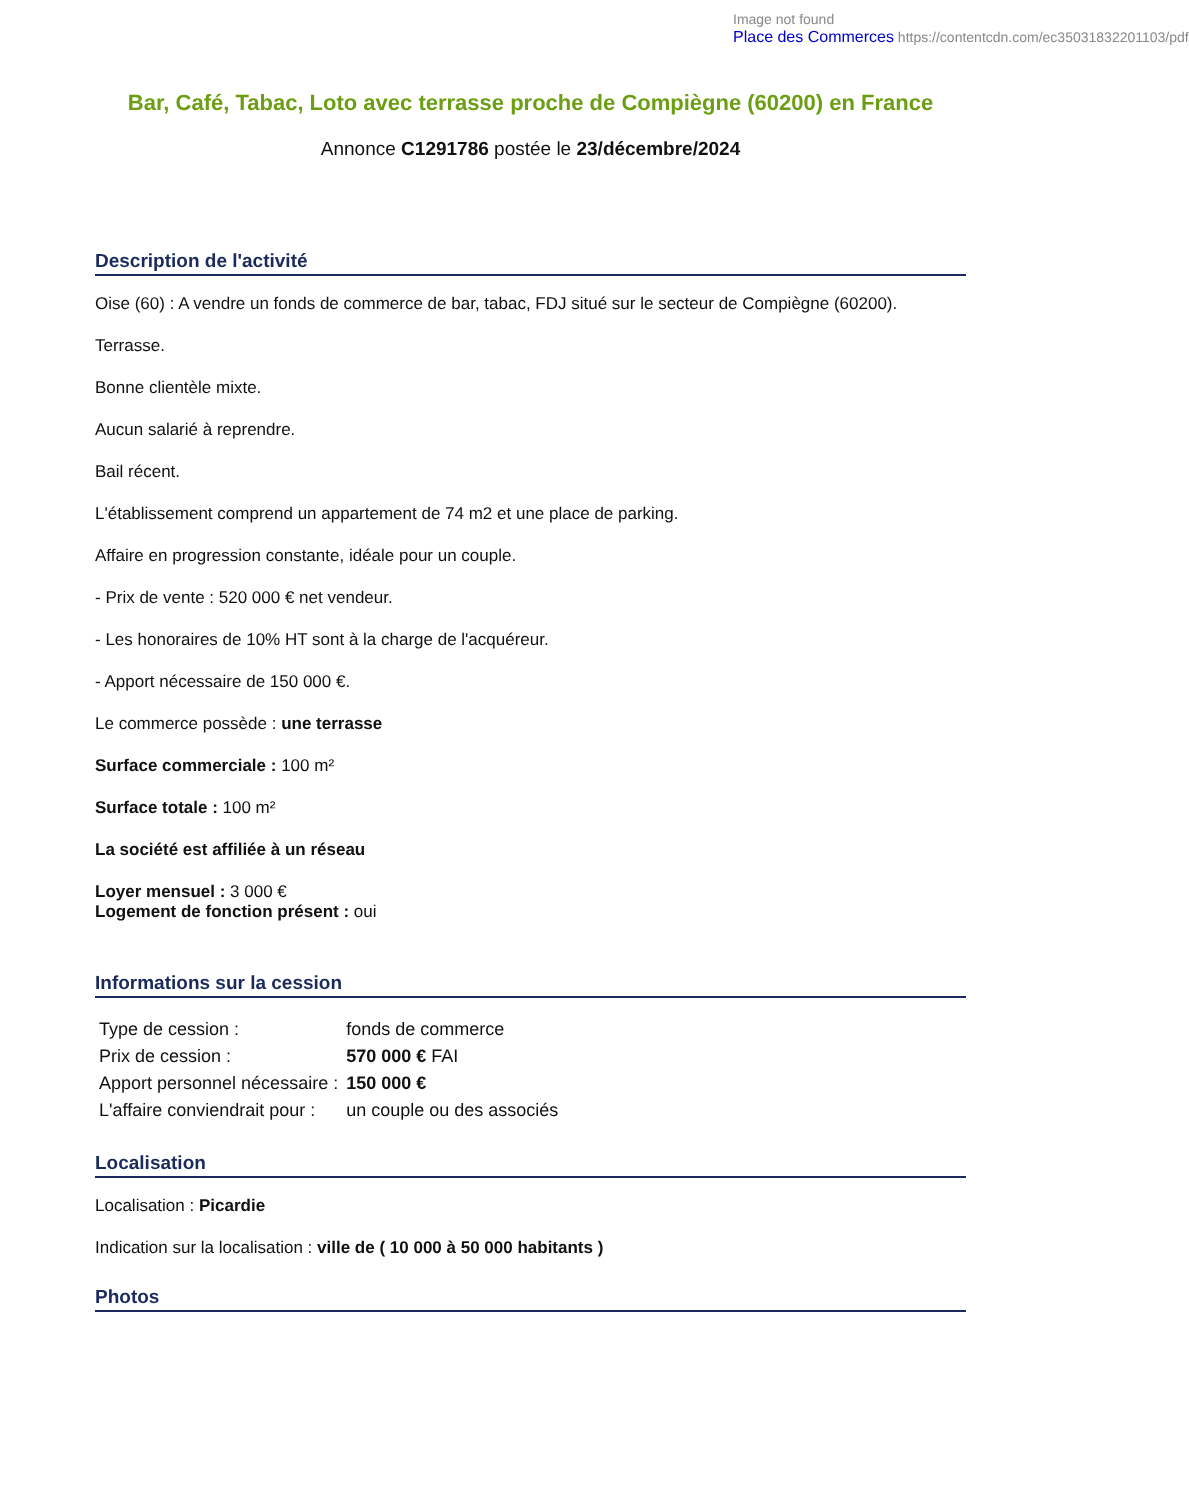Image not found
Place des Commerces https://contentcdn.com/ec35031832201103/pdf
Bar, Café, Tabac, Loto avec terrasse proche de Compiègne (60200) en France
Annonce C1291786 postée le 23/décembre/2024
Description de l'activité
Oise (60) : A vendre un fonds de commerce de bar, tabac, FDJ situé sur le secteur de Compiègne (60200).
Terrasse.
Bonne clientèle mixte.
Aucun salarié à reprendre.
Bail récent.
L'établissement comprend un appartement de 74 m2 et une place de parking.
Affaire en progression constante, idéale pour un couple.
- Prix de vente : 520 000 € net vendeur.
- Les honoraires de 10% HT sont à la charge de l'acquéreur.
- Apport nécessaire de 150 000 €.
Le commerce possède : une terrasse
Surface commerciale : 100 m²
Surface totale : 100 m²
La société est affiliée à un réseau
Loyer mensuel : 3 000 €
Logement de fonction présent : oui
Informations sur la cession
| Type de cession : | fonds de commerce |
| Prix de cession : | 570 000 € FAI |
| Apport personnel nécessaire : | 150 000 € |
| L'affaire conviendrait pour : | un couple ou des associés |
Localisation
Localisation : Picardie
Indication sur la localisation : ville de ( 10 000 à 50 000 habitants )
Photos